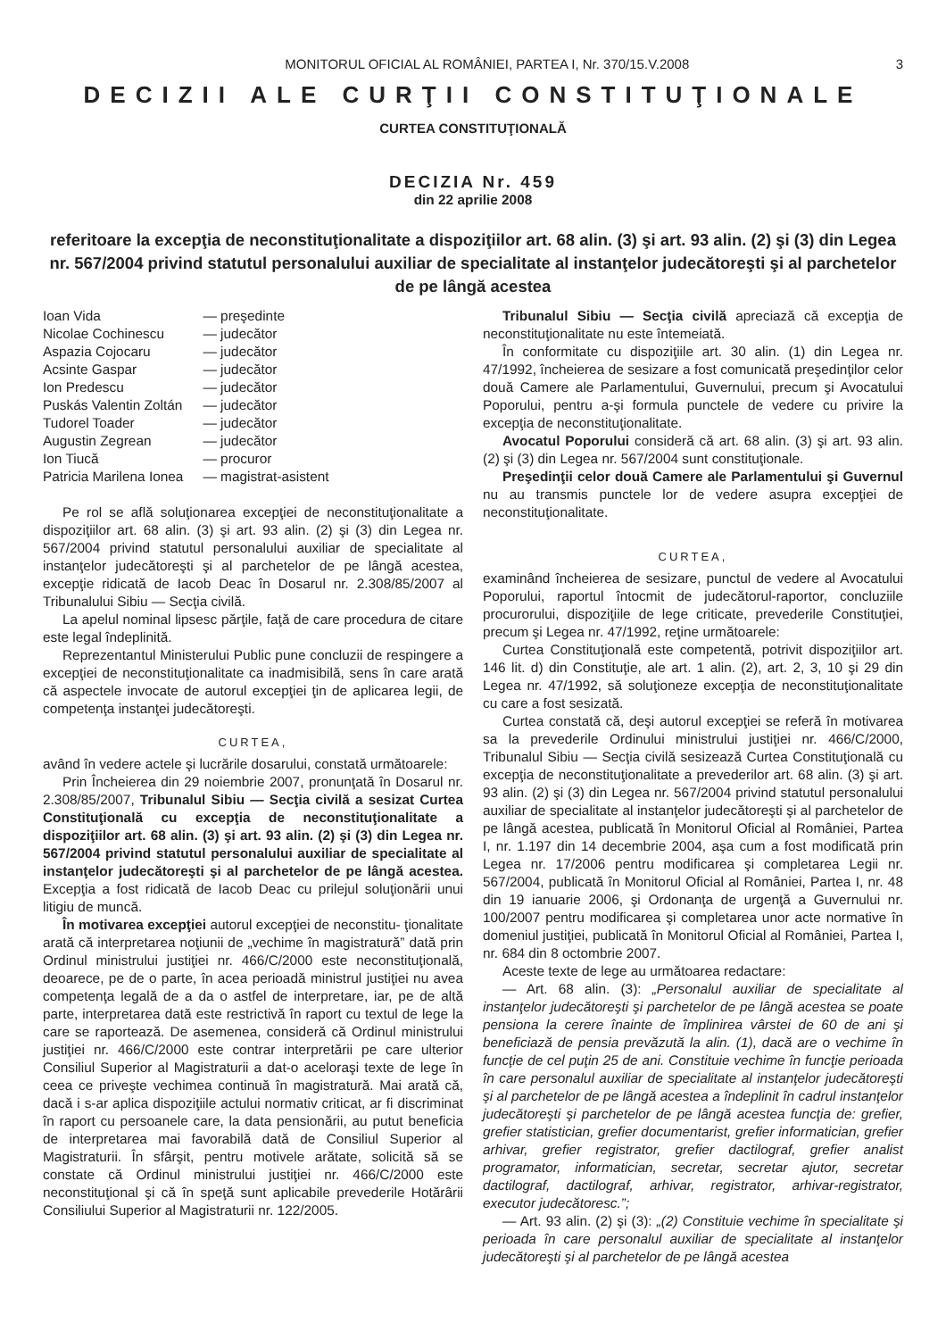MONITORUL OFICIAL AL ROMÂNIEI, PARTEA I, Nr. 370/15.V.2008 3
DECIZII ALE CURŢII CONSTITUŢIONALE
CURTEA CONSTITUŢIONALĂ
DECIZIA Nr. 459
din 22 aprilie 2008
referitoare la excepţia de neconstituţionalitate a dispoziţiilor art. 68 alin. (3) şi art. 93 alin. (2) şi (3) din Legea nr. 567/2004 privind statutul personalului auxiliar de specialitate al instanţelor judecătoreşti şi al parchetelor de pe lângă acestea
| Ioan Vida | — preşedinte |
| Nicolae Cochinescu | — judecător |
| Aspazia Cojocaru | — judecător |
| Acsinte Gaspar | — judecător |
| Ion Predescu | — judecător |
| Puskás Valentin Zoltán | — judecător |
| Tudorel Toader | — judecător |
| Augustin Zegrean | — judecător |
| Ion Tiucă | — procuror |
| Patricia Marilena Ionea | — magistrat-asistent |
Pe rol se află soluţionarea excepţiei de neconstituţionalitate a dispoziţiilor art. 68 alin. (3) şi art. 93 alin. (2) şi (3) din Legea nr. 567/2004 privind statutul personalului auxiliar de specialitate al instanţelor judecătoreşti şi al parchetelor de pe lângă acestea, excepţie ridicată de Iacob Deac în Dosarul nr. 2.308/85/2007 al Tribunalului Sibiu — Secţia civilă.
La apelul nominal lipsesc părţile, faţă de care procedura de citare este legal îndeplinită.
Reprezentantul Ministerului Public pune concluzii de respingere a excepţiei de neconstituţionalitate ca inadmisibilă, sens în care arată că aspectele invocate de autorul excepţiei ţin de aplicarea legii, de competenţa instanţei judecătoreşti.
CURTEA,
având în vedere actele şi lucrările dosarului, constată următoarele:
Prin Încheierea din 29 noiembrie 2007, pronunţată în Dosarul nr. 2.308/85/2007, Tribunalul Sibiu — Secţia civilă a sesizat Curtea Constituţională cu excepţia de neconstituţionalitate a dispoziţiilor art. 68 alin. (3) şi art. 93 alin. (2) şi (3) din Legea nr. 567/2004 privind statutul personalului auxiliar de specialitate al instanţelor judecătoreşti şi al parchetelor de pe lângă acestea. Excepţia a fost ridicată de Iacob Deac cu prilejul soluţionării unui litigiu de muncă.
În motivarea excepţiei autorul excepţiei de neconstitu- ţionalitate arată că interpretarea noţiunii de „vechime în magistratură” dată prin Ordinul ministrului justiţiei nr. 466/C/2000 este neconstituţională, deoarece, pe de o parte, în acea perioadă ministrul justiţiei nu avea competenţa legală de a da o astfel de interpretare, iar, pe de altă parte, interpretarea dată este restrictivă în raport cu textul de lege la care se raportează. De asemenea, consideră că Ordinul ministrului justiţiei nr. 466/C/2000 este contrar interpretării pe care ulterior Consiliul Superior al Magistraturii a dat-o aceloraşi texte de lege în ceea ce priveşte vechimea continuă în magistratură. Mai arată că, dacă i s-ar aplica dispoziţiile actului normativ criticat, ar fi discriminat în raport cu persoanele care, la data pensionării, au putut beneficia de interpretarea mai favorabilă dată de Consiliul Superior al Magistraturii. În sfârşit, pentru motivele arătate, solicită să se constate că Ordinul ministrului justiţiei nr. 466/C/2000 este neconstituţional şi că în speţă sunt aplicabile prevederile Hotărârii Consiliului Superior al Magistraturii nr. 122/2005.
Tribunalul Sibiu — Secţia civilă apreciază că excepţia de neconstituţionalitate nu este întemeiată.
În conformitate cu dispoziţiile art. 30 alin. (1) din Legea nr. 47/1992, încheierea de sesizare a fost comunicată preşedinţilor celor două Camere ale Parlamentului, Guvernului, precum şi Avocatului Poporului, pentru a-şi formula punctele de vedere cu privire la excepţia de neconstituţionalitate.
Avocatul Poporului consideră că art. 68 alin. (3) şi art. 93 alin. (2) şi (3) din Legea nr. 567/2004 sunt constituţionale.
Preşedinţii celor două Camere ale Parlamentului şi Guvernul nu au transmis punctele lor de vedere asupra excepţiei de neconstituţionalitate.
CURTEA,
examinând încheierea de sesizare, punctul de vedere al Avocatului Poporului, raportul întocmit de judecătorul-raportor, concluziile procurorului, dispoziţiile de lege criticate, prevederile Constituţiei, precum şi Legea nr. 47/1992, reţine următoarele:
Curtea Constituţională este competentă, potrivit dispoziţiilor art. 146 lit. d) din Constituţie, ale art. 1 alin. (2), art. 2, 3, 10 şi 29 din Legea nr. 47/1992, să soluţioneze excepţia de neconstituţionalitate cu care a fost sesizată.
Curtea constată că, deşi autorul excepţiei se referă în motivarea sa la prevederile Ordinului ministrului justiţiei nr. 466/C/2000, Tribunalul Sibiu — Secţia civilă sesizează Curtea Constituţională cu excepţia de neconstituţionalitate a prevederilor art. 68 alin. (3) şi art. 93 alin. (2) şi (3) din Legea nr. 567/2004 privind statutul personalului auxiliar de specialitate al instanţelor judecătoreşti şi al parchetelor de pe lângă acestea, publicată în Monitorul Oficial al României, Partea I, nr. 1.197 din 14 decembrie 2004, aşa cum a fost modificată prin Legea nr. 17/2006 pentru modificarea şi completarea Legii nr. 567/2004, publicată în Monitorul Oficial al României, Partea I, nr. 48 din 19 ianuarie 2006, şi Ordonanţa de urgenţă a Guvernului nr. 100/2007 pentru modificarea şi completarea unor acte normative în domeniul justiţiei, publicată în Monitorul Oficial al României, Partea I, nr. 684 din 8 octombrie 2007.
Aceste texte de lege au următoarea redactare:
— Art. 68 alin. (3): „Personalul auxiliar de specialitate al instanţelor judecătoreşti şi parchetelor de pe lângă acestea se poate pensiona la cerere înainte de împlinirea vârstei de 60 de ani şi beneficiază de pensia prevăzută la alin. (1), dacă are o vechime în funcţie de cel puţin 25 de ani. Constituie vechime în funcţie perioada în care personalul auxiliar de specialitate al instanţelor judecătoreşti şi al parchetelor de pe lângă acestea a îndeplinit în cadrul instanţelor judecătoreşti şi parchetelor de pe lângă acestea funcţia de: grefier, grefier statistician, grefier documentarist, grefier informatician, grefier arhivar, grefier registrator, grefier dactilograf, grefier analist programator, informatician, secretar, secretar ajutor, secretar dactilograf, dactilograf, arhivar, registrator, arhivar-registrator, executor judecătoresc.”;
— Art. 93 alin. (2) şi (3): „(2) Constituie vechime în specialitate şi perioada în care personalul auxiliar de specialitate al instanţelor judecătoreşti şi al parchetelor de pe lângă acestea